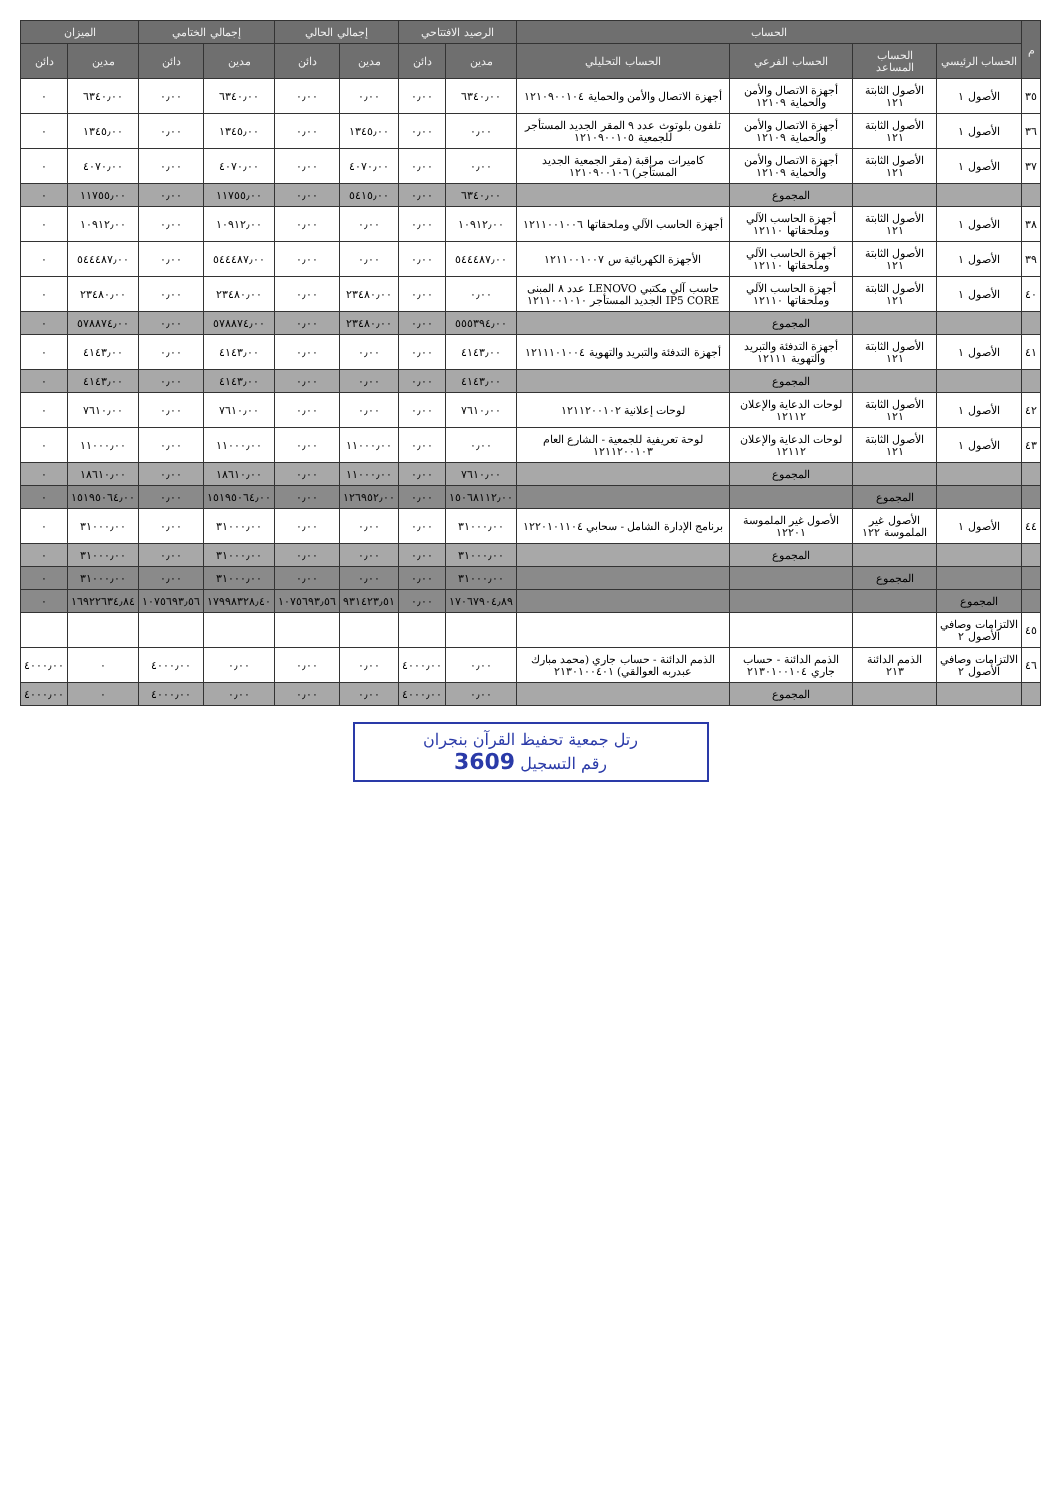| م | الحساب | | | | الرصيد الافتتاحي | | إجمالي الحالي | | إجمالي الختامي | | الميزان | |
| --- | --- | --- | --- | --- | --- | --- | --- | --- | --- | --- | --- | --- |
| | الحساب الرئيسي | الحساب المساعد | الحساب الفرعي | الحساب التحليلي | مدين | دائن | مدين | دائن | مدين | دائن | مدين | دائن |
| ٣٥ | الأصول ١ | الأصول الثابتة ١٢١ | أجهزة الاتصال والأمن والحماية ١٢١٠٩ | أجهزة الاتصال والأمن والحماية ١٢١٠٩٠٠١٠٤ | ٦٣٤٠٫٠٠ | ٠٫٠٠ | ٠٫٠٠ | ٠٫٠٠ | ٦٣٤٠٫٠٠ | ٠٫٠٠ | ٦٣٤٠٫٠٠ | ٠ |
| ٣٦ | الأصول ١ | الأصول الثابتة ١٢١ | أجهزة الاتصال والأمن والحماية ١٢١٠٩ | تلفون بلوتوث عدد ٩ المقر الجديد المستأجر للجمعية ١٢١٠٩٠٠١٠٥ | ٠٫٠٠ | ٠٫٠٠ | ١٣٤٥٫٠٠ | ٠٫٠٠ | ١٣٤٥٫٠٠ | ٠٫٠٠ | ١٣٤٥٫٠٠ | ٠ |
| ٣٧ | الأصول ١ | الأصول الثابتة ١٢١ | أجهزة الاتصال والأمن والحماية ١٢١٠٩ | كاميرات مراقبة (مقر الجمعية الجديد المستأجر) ١٢١٠٩٠٠١٠٦ | ٠٫٠٠ | ٠٫٠٠ | ٤٠٧٠٫٠٠ | ٠٫٠٠ | ٤٠٧٠٫٠٠ | ٠٫٠٠ | ٤٠٧٠٫٠٠ | ٠ |
| | | | المجموع | | ٦٣٤٠٫٠٠ | ٠٫٠٠ | ٥٤١٥٫٠٠ | ٠٫٠٠ | ١١٧٥٥٫٠٠ | ٠٫٠٠ | ١١٧٥٥٫٠٠ | ٠ |
| ٣٨ | الأصول ١ | الأصول الثابتة ١٢١ | أجهزة الحاسب الآلي وملحقاتها ١٢١١٠ | أجهزة الحاسب الآلي وملحقاتها ١٢١١٠٠١٠٠٦ | ١٠٩١٢٫٠٠ | ٠٫٠٠ | ٠٫٠٠ | ٠٫٠٠ | ١٠٩١٢٫٠٠ | ٠٫٠٠ | ١٠٩١٢٫٠٠ | ٠ |
| ٣٩ | الأصول ١ | الأصول الثابتة ١٢١ | أجهزة الحاسب الآلي وملحقاتها ١٢١١٠ | الأجهزة الكهربائية س ١٢١١٠٠١٠٠٧ | ٥٤٤٤٨٧٫٠٠ | ٠٫٠٠ | ٠٫٠٠ | ٠٫٠٠ | ٥٤٤٤٨٧٫٠٠ | ٠٫٠٠ | ٥٤٤٤٨٧٫٠٠ | ٠ |
| ٤٠ | الأصول ١ | الأصول الثابتة ١٢١ | أجهزة الحاسب الآلي وملحقاتها ١٢١١٠ | حاسب آلي مكتبي LENOVO عدد ٨ المبنى IP5 CORE الجديد المستأجر ١٢١١٠٠١٠١٠ | ٠٫٠٠ | ٠٫٠٠ | ٢٣٤٨٠٫٠٠ | ٠٫٠٠ | ٢٣٤٨٠٫٠٠ | ٠٫٠٠ | ٢٣٤٨٠٫٠٠ | ٠ |
| | | | المجموع | | ٥٥٥٣٩٤٫٠٠ | ٠٫٠٠ | ٢٣٤٨٠٫٠٠ | ٠٫٠٠ | ٥٧٨٨٧٤٫٠٠ | ٠٫٠٠ | ٥٧٨٨٧٤٫٠٠ | ٠ |
| ٤١ | الأصول ١ | الأصول الثابتة ١٢١ | أجهزة التدفئة والتبريد والتهوية ١٢١١١ | أجهزة التدفئة والتبريد والتهوية ١٢١١١٠١٠٠٤ | ٤١٤٣٫٠٠ | ٠٫٠٠ | ٠٫٠٠ | ٠٫٠٠ | ٤١٤٣٫٠٠ | ٠٫٠٠ | ٤١٤٣٫٠٠ | ٠ |
| | | | المجموع | | ٤١٤٣٫٠٠ | ٠٫٠٠ | ٠٫٠٠ | ٠٫٠٠ | ٤١٤٣٫٠٠ | ٠٫٠٠ | ٤١٤٣٫٠٠ | ٠ |
| ٤٢ | الأصول ١ | الأصول الثابتة ١٢١ | لوحات الدعاية والإعلان ١٢١١٢ | لوحات إعلانية ١٢١١٢٠٠١٠٢ | ٧٦١٠٫٠٠ | ٠٫٠٠ | ٠٫٠٠ | ٠٫٠٠ | ٧٦١٠٫٠٠ | ٠٫٠٠ | ٧٦١٠٫٠٠ | ٠ |
| ٤٣ | الأصول ١ | الأصول الثابتة ١٢١ | لوحات الدعاية والإعلان ١٢١١٢ | لوحة تعريفية للجمعية - الشارع العام ١٢١١٢٠٠١٠٣ | ٠٫٠٠ | ٠٫٠٠ | ١١٠٠٠٫٠٠ | ٠٫٠٠ | ١١٠٠٠٫٠٠ | ٠٫٠٠ | ١١٠٠٠٫٠٠ | ٠ |
| | | | المجموع | | ٧٦١٠٫٠٠ | ٠٫٠٠ | ١١٠٠٠٫٠٠ | ٠٫٠٠ | ١٨٦١٠٫٠٠ | ٠٫٠٠ | ١٨٦١٠٫٠٠ | ٠ |
| | | المجموع | | | ١٥٠٦٨١١٢٫٠٠ | ٠٫٠٠ | ١٢٦٩٥٢٫٠٠ | ٠٫٠٠ | ١٥١٩٥٠٦٤٫٠٠ | ٠٫٠٠ | ١٥١٩٥٠٦٤٫٠٠ | ٠ |
| ٤٤ | الأصول ١ | الأصول غير الملموسة ١٢٢ | الأصول غير الملموسة ١٢٢٠١ | برنامج الإدارة الشامل - سحابي ١٢٢٠١٠١١٠٤ | ٣١٠٠٠٫٠٠ | ٠٫٠٠ | ٠٫٠٠ | ٠٫٠٠ | ٣١٠٠٠٫٠٠ | ٠٫٠٠ | ٣١٠٠٠٫٠٠ | ٠ |
| | | | المجموع | | ٣١٠٠٠٫٠٠ | ٠٫٠٠ | ٠٫٠٠ | ٠٫٠٠ | ٣١٠٠٠٫٠٠ | ٠٫٠٠ | ٣١٠٠٠٫٠٠ | ٠ |
| | | المجموع | | | ٣١٠٠٠٫٠٠ | ٠٫٠٠ | ٠٫٠٠ | ٠٫٠٠ | ٣١٠٠٠٫٠٠ | ٠٫٠٠ | ٣١٠٠٠٫٠٠ | ٠ |
| | المجموع | | | | ١٧٠٦٧٩٠٤٫٨٩ | ٠٫٠٠ | ٩٣١٤٢٣٫٥١ | ١٠٧٥٦٩٣٫٥٦ | ١٧٩٩٨٣٢٨٫٤٠ | ١٠٧٥٦٩٣٫٥٦ | ١٦٩٢٢٦٣٤٫٨٤ | ٠ |
| ٤٥ | الالتزامات وصافي الأصول ٢ | | | | | | | | | | | |
| ٤٦ | الالتزامات وصافي الأصول ٢ | الذمم الدائنة ٢١٣ | الذمم الدائنة - حساب جاري ٢١٣٠١٠٠١٠٤ | الذمم الدائنة - حساب جاري (محمد مبارك عبدربه العوالقي) ٢١٣٠١٠٠٤٠١ | ٠٫٠٠ | ٤٠٠٠٫٠٠ | ٠٫٠٠ | ٠٫٠٠ | ٠٫٠٠ | ٤٠٠٠٫٠٠ | ٠ | ٤٠٠٠٫٠٠ |
| | | | المجموع | | ٠٫٠٠ | ٤٠٠٠٫٠٠ | ٠٫٠٠ | ٠٫٠٠ | ٠٫٠٠ | ٤٠٠٠٫٠٠ | ٠ | ٤٠٠٠٫٠٠ |
رتل جمعية تحفيظ القرآن بنجران
رقم التسجيل 3609